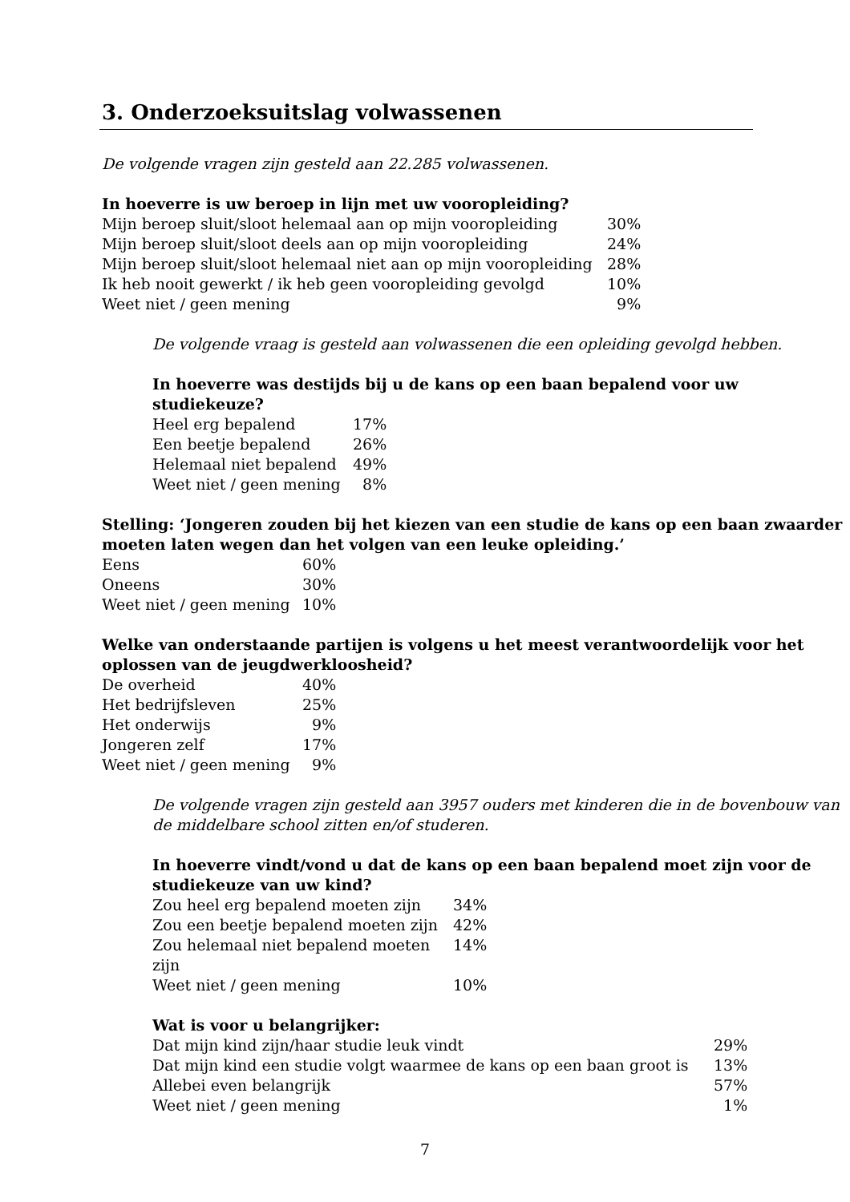3. Onderzoeksuitslag volwassenen
De volgende vragen zijn gesteld aan 22.285 volwassenen.
In hoeverre is uw beroep in lijn met uw vooropleiding?
| Mijn beroep sluit/sloot helemaal aan op mijn vooropleiding | 30% |
| Mijn beroep sluit/sloot deels aan op mijn vooropleiding | 24% |
| Mijn beroep sluit/sloot helemaal niet aan op mijn vooropleiding | 28% |
| Ik heb nooit gewerkt / ik heb geen vooropleiding gevolgd | 10% |
| Weet niet / geen mening | 9% |
De volgende vraag is gesteld aan volwassenen die een opleiding gevolgd hebben.
In hoeverre was destijds bij u de kans op een baan bepalend voor uw studiekeuze?
| Heel erg bepalend | 17% |
| Een beetje bepalend | 26% |
| Helemaal niet bepalend | 49% |
| Weet niet / geen mening | 8% |
Stelling: ‘Jongeren zouden bij het kiezen van een studie de kans op een baan zwaarder moeten laten wegen dan het volgen van een leuke opleiding.’
| Eens | 60% |
| Oneens | 30% |
| Weet niet / geen mening | 10% |
Welke van onderstaande partijen is volgens u het meest verantwoordelijk voor het oplossen van de jeugdwerkloosheid?
| De overheid | 40% |
| Het bedrijfsleven | 25% |
| Het onderwijs | 9% |
| Jongeren zelf | 17% |
| Weet niet / geen mening | 9% |
De volgende vragen zijn gesteld aan 3957 ouders met kinderen die in de bovenbouw van de middelbare school zitten en/of studeren.
In hoeverre vindt/vond u dat de kans op een baan bepalend moet zijn voor de studiekeuze van uw kind?
| Zou heel erg bepalend moeten zijn | 34% |
| Zou een beetje bepalend moeten zijn | 42% |
| Zou helemaal niet bepalend moeten zijn | 14% |
| Weet niet / geen mening | 10% |
Wat is voor u belangrijker:
| Dat mijn kind zijn/haar studie leuk vindt | 29% |
| Dat mijn kind een studie volgt waarmee de kans op een baan groot is | 13% |
| Allebei even belangrijk | 57% |
| Weet niet / geen mening | 1% |
7